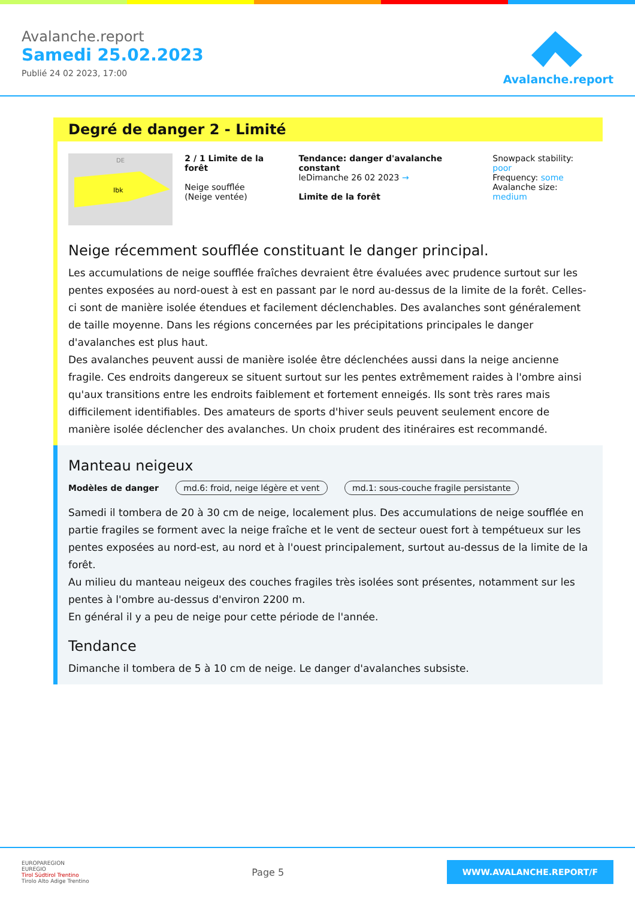Avalanche.report
Samedi 25.02.2023
Publié 24 02 2023, 17:00
Avalanche.report
Degré de danger 2 - Limité
Ibk
DE
2 / 1 Limite de la forêt
Neige soufflée
(Neige ventée)
Tendance: danger d'avalanche constant
leDimanche 26 02 2023 →
Limite de la forêt
Snowpack stability: poor
Frequency: some
Avalanche size: medium
Neige récemment soufflée constituant le danger principal.
Les accumulations de neige soufflée fraîches devraient être évaluées avec prudence surtout sur les pentes exposées au nord-ouest à est en passant par le nord au-dessus de la limite de la forêt. Celles-ci sont de manière isolée étendues et facilement déclenchables. Des avalanches sont généralement de taille moyenne. Dans les régions concernées par les précipitations principales le danger d'avalanches est plus haut.
Des avalanches peuvent aussi de manière isolée être déclenchées aussi dans la neige ancienne fragile. Ces endroits dangereux se situent surtout sur les pentes extrêmement raides à l'ombre ainsi qu'aux transitions entre les endroits faiblement et fortement enneigés. Ils sont très rares mais difficilement identifiables. Des amateurs de sports d'hiver seuls peuvent seulement encore de manière isolée déclencher des avalanches. Un choix prudent des itinéraires est recommandé.
Manteau neigeux
Modèles de danger md.6: froid, neige légère et vent md.1: sous-couche fragile persistante
Samedi il tombera de 20 à 30 cm de neige, localement plus. Des accumulations de neige soufflée en partie fragiles se forment avec la neige fraîche et le vent de secteur ouest fort à tempétueux sur les pentes exposées au nord-est, au nord et à l'ouest principalement, surtout au-dessus de la limite de la forêt.
Au milieu du manteau neigeux des couches fragiles très isolées sont présentes, notamment sur les pentes à l'ombre au-dessus d'environ 2200 m.
En général il y a peu de neige pour cette période de l'année.
Tendance
Dimanche il tombera de 5 à 10 cm de neige. Le danger d'avalanches subsiste.
EUROPAREGION
EUREGIO
Tirol Südtirol Trentino
Tirolo Alto Adige Trentino
Page 5
WWW.AVALANCHE.REPORT/F